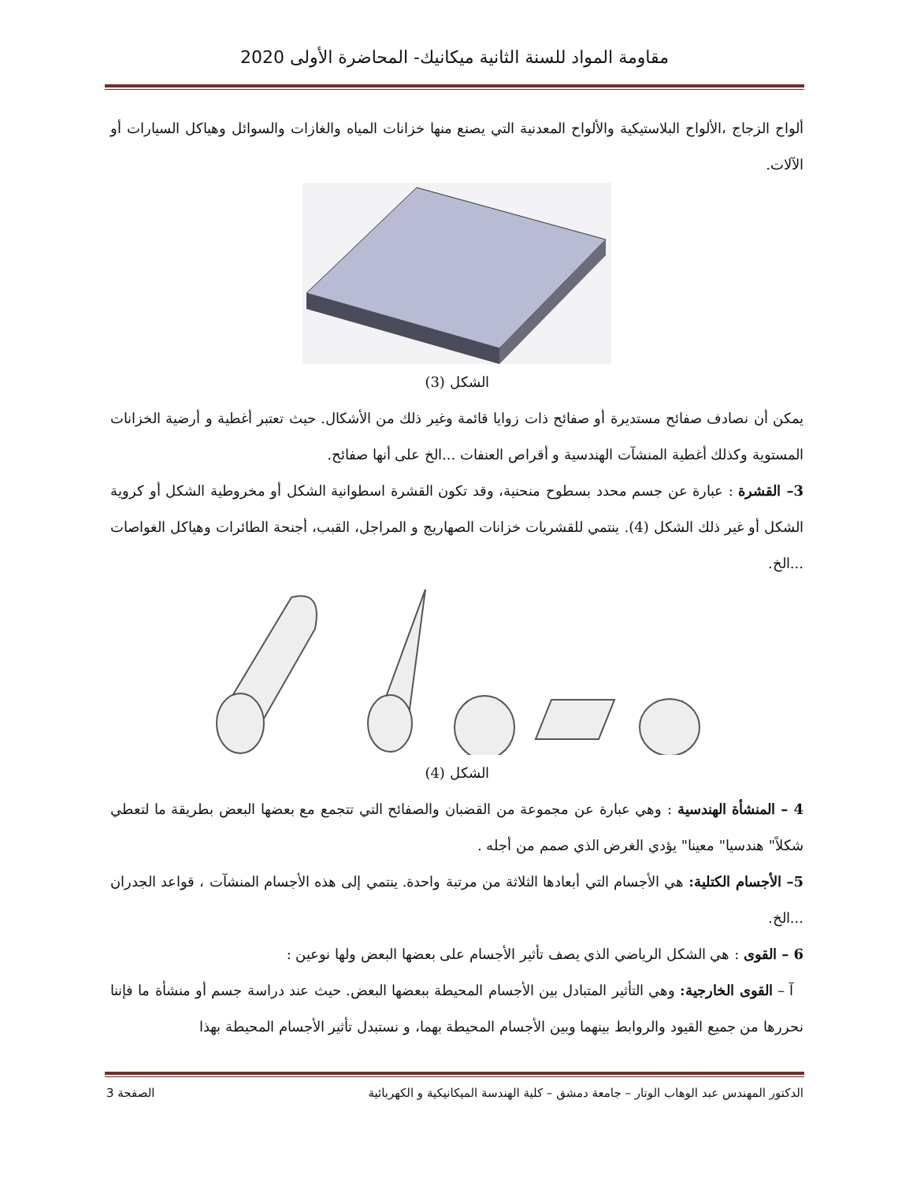مقاومة المواد للسنة الثانية ميكانيك- المحاضرة الأولى 2020
ألواح الزجاج ،الألواح البلاستيكية والألواح المعدنية التي يصنع منها خزانات المياه والغازات والسوائل وهياكل السيارات أو الآلات.
الشكل (3)
يمكن أن نصادف صفائح مستديرة أو صفائح ذات زوايا قائمة وغير ذلك من الأشكال. حيث تعتبر أغطية و أرضية الخزانات المستوية وكذلك أغطية المنشآت الهندسية و أقراص العنفات ...الخ على أنها صفائح.
3– القشرة : عبارة عن جسم محدد بسطوح منحنية، وقد تكون القشرة اسطوانية الشكل أو مخروطية الشكل أو كروية الشكل أو غير ذلك الشكل (4). ينتمي للقشريات خزانات الصهاريج و المراجل، القبب، أجنحة الطائرات وهياكل الغواصات ...الخ.
الشكل (4)
4 – المنشأة الهندسية : وهي عبارة عن مجموعة من القضبان والصفائح التي تتجمع مع بعضها البعض بطريقة ما لتعطي شكلاً" هندسيا" معينا" يؤدي الغرض الذي صمم من أجله .
5– الأجسام الكتلية: هي الأجسام التي أبعادها الثلاثة من مرتبة واحدة. ينتمي إلى هذه الأجسام المنشآت ، قواعد الجدران ...الخ.
6 – القوى : هي الشكل الرياضي الذي يصف تأثير الأجسام على بعضها البعض ولها نوعين :
آ – القوى الخارجية: وهي التأثير المتبادل بين الأجسام المحيطة ببعضها البعض. حيث عند دراسة جسم أو منشأة ما فإننا نحررها من جميع القيود والروابط بينهما وبين الأجسام المحيطة بهما، و نستبدل تأثير الأجسام المحيطة بهذا
الدكتور المهندس عبد الوهاب الوتار – جامعة دمشق – كلية الهندسة الميكانيكية و الكهربائية الصفحة 3